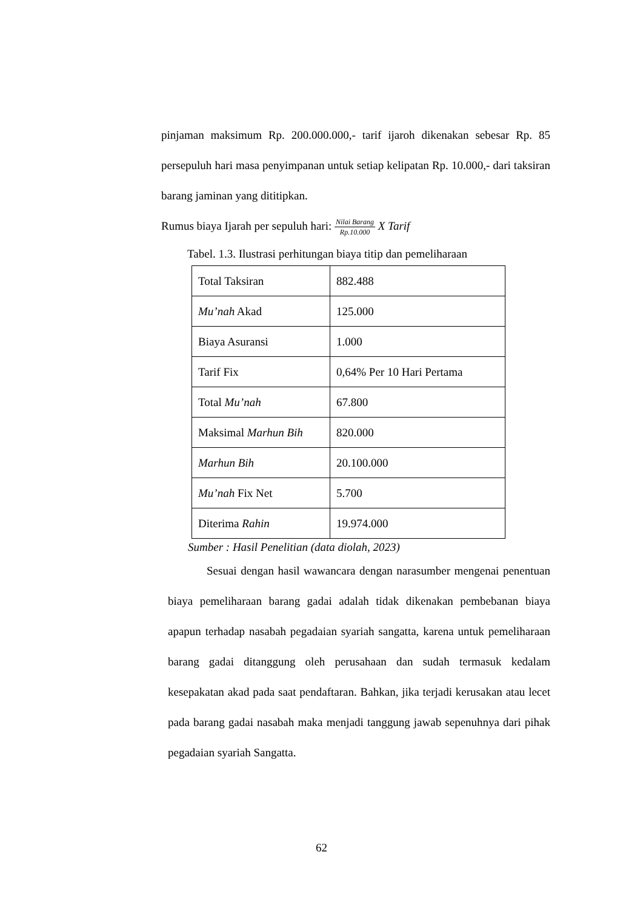pinjaman maksimum Rp. 200.000.000,- tarif ijaroh dikenakan sebesar Rp. 85 persepuluh hari masa penyimpanan untuk setiap kelipatan Rp. 10.000,- dari taksiran barang jaminan yang dititipkan.
Rumus biaya Ijarah per sepuluh hari: Nilai Barang Rp.10.000 X Tarif
Tabel. 1.3. Ilustrasi perhitungan biaya titip dan pemeliharaan
| Total Taksiran | 882.488 |
| Mu’nah Akad | 125.000 |
| Biaya Asuransi | 1.000 |
| Tarif Fix | 0,64% Per 10 Hari Pertama |
| Total Mu’nah | 67.800 |
| Maksimal Marhun Bih | 820.000 |
| Marhun Bih | 20.100.000 |
| Mu’nah Fix Net | 5.700 |
| Diterima Rahin | 19.974.000 |
Sumber : Hasil Penelitian (data diolah, 2023)
Sesuai dengan hasil wawancara dengan narasumber mengenai penentuan biaya pemeliharaan barang gadai adalah tidak dikenakan pembebanan biaya apapun terhadap nasabah pegadaian syariah sangatta, karena untuk pemeliharaan barang gadai ditanggung oleh perusahaan dan sudah termasuk kedalam kesepakatan akad pada saat pendaftaran. Bahkan, jika terjadi kerusakan atau lecet pada barang gadai nasabah maka menjadi tanggung jawab sepenuhnya dari pihak pegadaian syariah Sangatta.
62